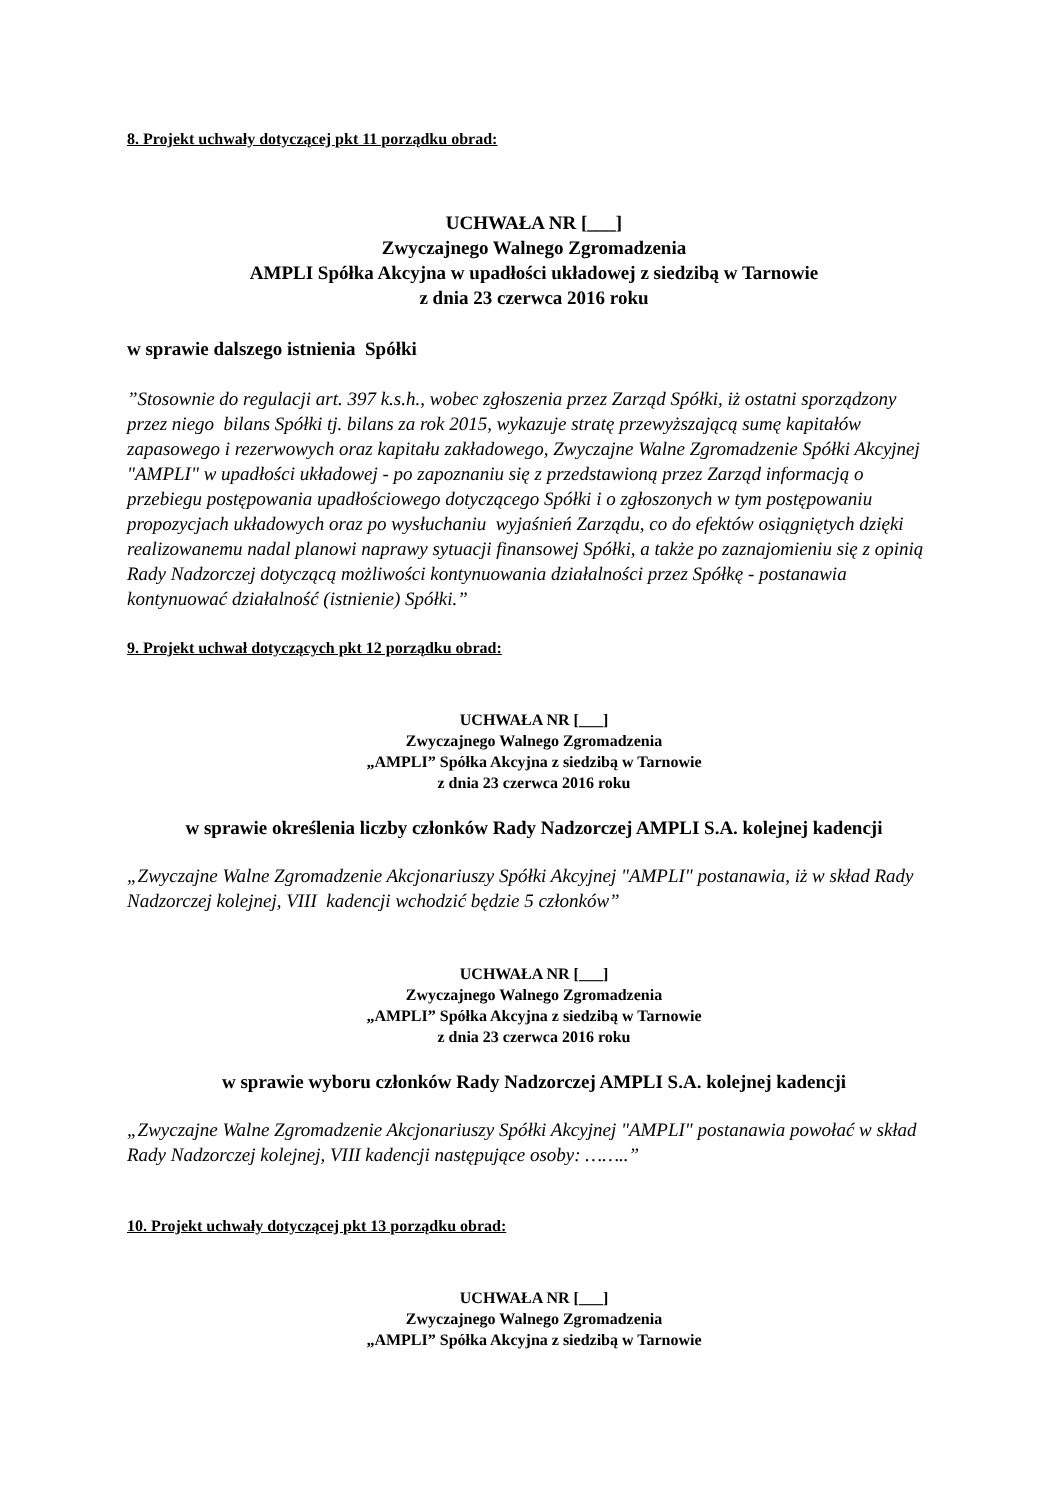8. Projekt uchwały dotyczącej pkt 11 porządku obrad:
UCHWAŁA NR [___]
Zwyczajnego Walnego Zgromadzenia
AMPLI Spółka Akcyjna w upadłości układowej z siedzibą w Tarnowie
z dnia 23 czerwca 2016 roku
w sprawie dalszego istnienia Spółki
”Stosownie do regulacji art. 397 k.s.h., wobec zgłoszenia przez Zarząd Spółki, iż ostatni sporządzony przez niego bilans Spółki tj. bilans za rok 2015, wykazuje stratę przewyższającą sumę kapitałów zapasowego i rezerwowych oraz kapitału zakładowego, Zwyczajne Walne Zgromadzenie Spółki Akcyjnej "AMPLI" w upadłości układowej - po zapoznaniu się z przedstawioną przez Zarząd informacją o przebiegu postępowania upadłościowego dotyczącego Spółki i o zgłoszonych w tym postępowaniu propozycjach układowych oraz po wysłuchaniu wyjaśnień Zarządu, co do efektów osiągniętych dzięki realizowanemu nadal planowi naprawy sytuacji finansowej Spółki, a także po zaznajomieniu się z opinią Rady Nadzorczej dotyczącą możliwości kontynuowania działalności przez Spółkę - postanawia kontynuować działalność (istnienie) Spółki.”
9. Projekt uchwał dotyczących pkt 12 porządku obrad:
UCHWAŁA NR [___]
Zwyczajnego Walnego Zgromadzenia
„AMPLI” Spółka Akcyjna z siedzibą w Tarnowie
z dnia 23 czerwca 2016 roku
w sprawie określenia liczby członków Rady Nadzorczej AMPLI S.A. kolejnej kadencji
„Zwyczajne Walne Zgromadzenie Akcjonariuszy Spółki Akcyjnej "AMPLI" postanawia, iż w skład Rady Nadzorczej kolejnej, VIII kadencji wchodzić będzie 5 członków”
UCHWAŁA NR [___]
Zwyczajnego Walnego Zgromadzenia
„AMPLI” Spółka Akcyjna z siedzibą w Tarnowie
z dnia 23 czerwca 2016 roku
w sprawie wyboru członków Rady Nadzorczej AMPLI S.A. kolejnej kadencji
„Zwyczajne Walne Zgromadzenie Akcjonariuszy Spółki Akcyjnej "AMPLI" postanawia powołać w skład Rady Nadzorczej kolejnej, VIII kadencji następujące osoby: ……..”
10. Projekt uchwały dotyczącej pkt 13 porządku obrad:
UCHWAŁA NR [___]
Zwyczajnego Walnego Zgromadzenia
„AMPLI” Spółka Akcyjna z siedzibą w Tarnowie